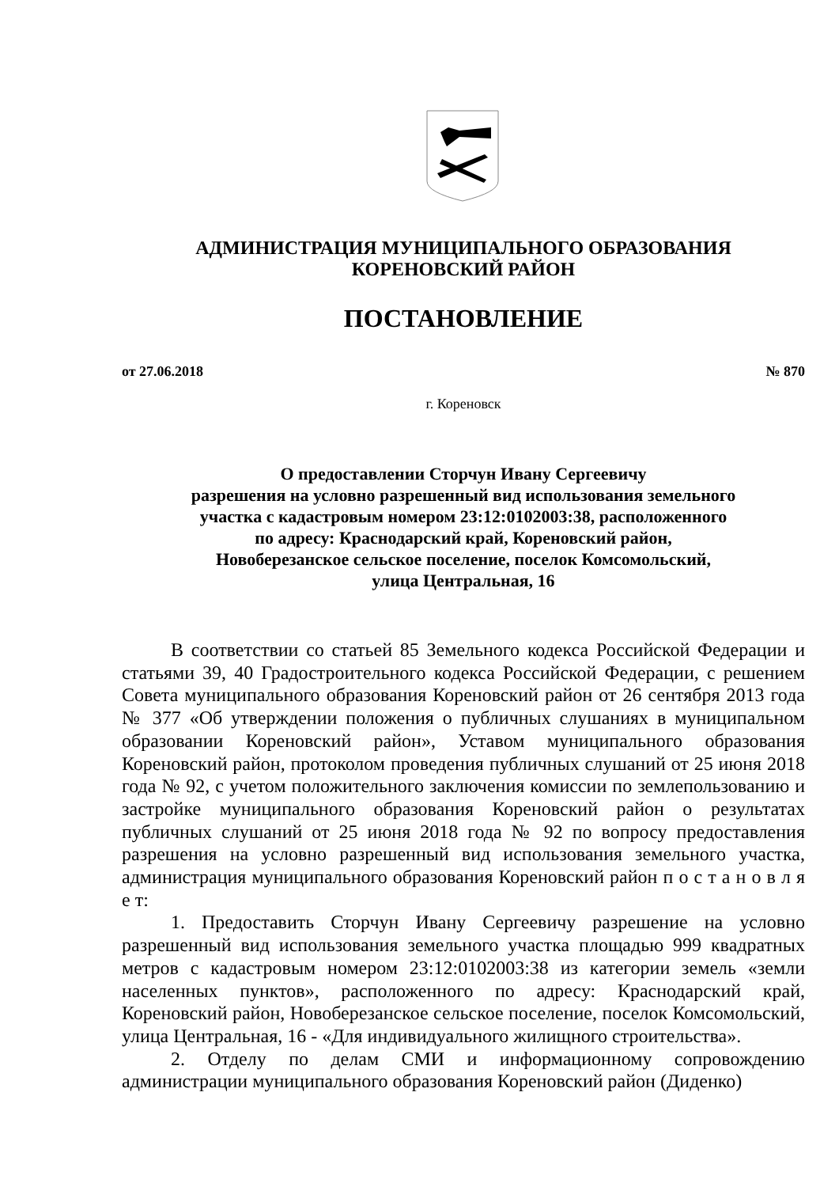АДМИНИСТРАЦИЯ МУНИЦИПАЛЬНОГО ОБРАЗОВАНИЯ
КОРЕНОВСКИЙ РАЙОН
ПОСТАНОВЛЕНИЕ
от 27.06.2018 № 870
г. Кореновск
О предоставлении Сторчун Ивану Сергеевичу
разрешения на условно разрешенный вид использования земельного
участка с кадастровым номером 23:12:0102003:38, расположенного
по адресу: Краснодарский край, Кореновский район,
Новоберезанское сельское поселение, поселок Комсомольский,
улица Центральная, 16
В соответствии со статьей 85 Земельного кодекса Российской Федерации и статьями 39, 40 Градостроительного кодекса Российской Федерации, с решением Совета муниципального образования Кореновский район от 26 сентября 2013 года № 377 «Об утверждении положения о публичных слушаниях в муниципальном образовании Кореновский район», Уставом муниципального образования Кореновский район, протоколом проведения публичных слушаний от 25 июня 2018 года № 92, с учетом положительного заключения комиссии по землепользованию и застройке муниципального образования Кореновский район о результатах публичных слушаний от 25 июня 2018 года № 92 по вопросу предоставления разрешения на условно разрешенный вид использования земельного участка, администрация муниципального образования Кореновский район п о с т а н о в л я е т:
1. Предоставить Сторчун Ивану Сергеевичу разрешение на условно разрешенный вид использования земельного участка площадью 999 квадратных метров с кадастровым номером 23:12:0102003:38 из категории земель «земли населенных пунктов», расположенного по адресу: Краснодарский край, Кореновский район, Новоберезанское сельское поселение, поселок Комсомольский, улица Центральная, 16 - «Для индивидуального жилищного строительства».
2. Отделу по делам СМИ и информационному сопровождению администрации муниципального образования Кореновский район (Диденко)